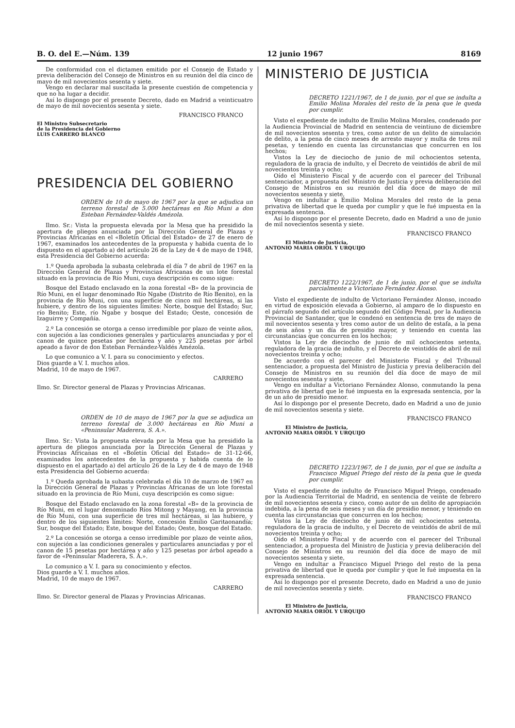B. O. del E.—Núm. 139 12 junio 1967 8169
De conformidad con el dictamen emitido por el Consejo de Estado y previa deliberación del Consejo de Ministros en su reunión del día cinco de mayo de mil novecientos sesenta y siete.
Vengo en declarar mal suscitada la presente cuestión de competencia y que no ha lugar a decidir.
Así lo dispongo por el presente Decreto, dado en Madrid a veinticuatro de mayo de mil novecientos sesenta y siete.
FRANCISCO FRANCO
El Ministro Subsecretario
de la Presidencia del Gobierno
LUIS CARRERO BLANCO
PRESIDENCIA DEL GOBIERNO
ORDEN de 10 de mayo de 1967 por la que se adjudica un terreno forestal de 5.000 hectáreas en Río Muni a don Esteban Fernández-Valdés Amézola.
Ilmo. Sr.: Vista la propuesta elevada por la Mesa que ha presidido la apertura de pliegos anunciada por la Dirección General de Plazas y Provincias Africanas en el «Boletín Oficial del Estado» de 27 de enero de 1967, examinados los antecedentes de la propuesta y habida cuenta de lo dispuesto en el apartado a) del artículo 26 de la Ley de 4 de mayo de 1948, esta Presidencia del Gobierno acuerda:
1.º Queda aprobada la subasta celebrada el día 7 de abril de 1967 en la Dirección General de Plazas y Provincias Africanas de un lote forestal situado en la provincia de Río Muni, cuya descripción es como sigue:
Bosque del Estado enclavado en la zona forestal «B» de la provincia de Río Muni, en el lugar denominado Río Ngabe (Distrito de Río Benito), en la provincia de Río Muni, con una superficie de cinco mil hectáreas, si las hubiere, y dentro de los siguientes límites: Norte, bosque del Estado; Sur, río Benito; Este, río Ngabe y bosque del Estado; Oeste, concesión de Izaguirre y Compañía.
2.º La concesión se otorga a censo irredimible por plazo de veinte años, con sujeción a las condiciones generales y particulares anunciadas y por el canon de quince pesetas por hectárea y año y 225 pesetas por árbol apeado a favor de don Esteban Fernández-Valdés Amézola.
Lo que comunico a V. I. para su conocimiento y efectos.
Dios guarde a V. I. muchos años.
Madrid, 10 de mayo de 1967.
CARRERO
Ilmo. Sr. Director general de Plazas y Provincias Africanas.
ORDEN de 10 de mayo de 1967 por la que se adjudica un terreno forestal de 3.000 hectáreas en Río Muni a «Peninsular Maderera, S. A.».
Ilmo. Sr.: Vista la propuesta elevada por la Mesa que ha presidido la apertura de pliegos anunciada por la Dirección General de Plazas y Provincias Africanas en el «Boletín Oficial del Estado» de 31-12-66, examinados los antecedentes de la propuesta y habida cuenta de lo dispuesto en el apartado a) del artículo 26 de la Ley de 4 de mayo de 1948 esta Presidencia del Gobierno acuerda:
1.º Queda aprobada la subasta celebrada el día 10 de marzo de 1967 en la Dirección General de Plazas y Provincias Africanas de un lote forestal situado en la provincia de Río Muni, cuya descripción es como sigue:
Bosque del Estado enclavado en la zona forestal «B» de la provincia de Río Muni, en el lugar denominado Ríos Mitong y Mayang, en la provincia de Río Muni, con una superficie de tres mil hectáreas, si las hubiere, y dentro de los siguientes límites: Norte, concesión Emilio Garitaonandía; Sur, bosque del Estado; Este, bosque del Estado; Oeste, bosque del Estado.
2.º La concesión se otorga a censo irredimible por plazo de veinte años, con sujeción a las condiciones generales y particulares anunciadas y por el canon de 15 pesetas por hectárea y año y 125 pesetas por árbol apeado a favor de «Peninsular Maderera, S. A.».
Lo comunico a V. I. para su conocimiento y efectos.
Dios guarde a V. I. muchos años.
Madrid, 10 de mayo de 1967.
CARRERO
Ilmo. Sr. Director general de Plazas y Provincias Africanas.
MINISTERIO DE JUSTICIA
DECRETO 1221/1967, de 1 de junio, por el que se indulta a Emilio Molina Morales del resto de la pena que le queda por cumplir.
Visto el expediente de indulto de Emilio Molina Morales, condenado por la Audiencia Provincial de Madrid en sentencia de veintiuno de diciembre de mil novecientos sesenta y tres, como autor de un delito de simulación de delito, a la pena de cinco meses de arresto mayor y multa de tres mil pesetas, y teniendo en cuenta las circunstancias que concurren en los hechos;
Vistos la Ley de dieciocho de junio de mil ochocientos setenta, reguladora de la gracia de indulto, y el Decreto de veintidós de abril de mil novecientos treinta y ocho;
Oído el Ministerio Fiscal y de acuerdo con el parecer del Tribunal sentenciador, a propuesta del Ministro de Justicia y previa deliberación del Consejo de Ministros en su reunión del día doce de mayo de mil novecientos sesenta y siete,
Vengo en indultar a Emilio Molina Morales del resto de la pena privativa de libertad que le queda por cumplir y que le fué impuesta en la expresada sentencia.
Así lo dispongo por el presente Decreto, dado en Madrid a uno de junio de mil novecientos sesenta y siete.
FRANCISCO FRANCO
El Ministro de Justicia,
ANTONIO MARIA ORIOL Y URQUIJO
DECRETO 1222/1967, de 1 de junio, por el que se indulta parcialmente a Victoriano Fernández Alonso.
Visto el expediente de indulto de Victoriano Fernández Alonso, incoado en virtud de exposición elevada a Gobierno, al amparo de lo dispuesto en el párrafo segundo del artículo segundo del Código Penal, por la Audiencia Provincial de Santander, que le condenó en sentencia de tres de mayo de mil novecientos sesenta y tres como autor de un delito de estafa, a la pena de seis años y un día de presidio mayor, y teniendo en cuenta las circunstancias que concurren en los hechos;
Vistos la Ley de dieciocho de junio de mil ochocientos setenta, reguladora de la gracia de indulto, y el Decreto de veintidós de abril de mil novecientos treinta y ocho;
De acuerdo con el parecer del Ministerio Fiscal y del Tribunal sentenciador, a propuesta del Ministro de Justicia y previa deliberación del Consejo de Ministros en su reunión del día doce de mayo de mil novecientos sesenta y siete,
Vengo en indultar a Victoriano Fernández Alonso, conmutando la pena privativa de libertad que le fué impuesta en la expresada sentencia, por la de un año de presidio menor.
Así lo dispongo por el presente Decreto, dado en Madrid a uno de junio de mil novecientos sesenta y siete.
FRANCISCO FRANCO
El Ministro de Justicia,
ANTONIO MARIA ORIOL Y URQUIJO
DECRETO 1223/1967, de 1 de junio, por el que se indulta a Francisco Miguel Priego del resto de la pena que le queda por cumplir.
Visto el expediente de indulto de Francisco Miguel Priego, condenado por la Audiencia Territorial de Madrid, en sentencia de veinte de febrero de mil novecientos sesenta y cinco, como autor de un delito de apropiación indebida, a la pena de seis meses y un día de presidio menor, y teniendo en cuenta las circunstancias que concurren en los hechos;
Vistos la Ley de dieciocho de junio de mil ochocientos setenta, reguladora de la gracia de indulto, y el Decreto de veintidós de abril de mil novecientos treinta y ocho;
Oído el Ministerio Fiscal y de acuerdo con el parecer del Tribunal sentenciador, a propuesta del Ministro de Justicia y previa deliberación del Consejo de Ministros en su reunión del día doce de mayo de mil novecientos sesenta y siete,
Vengo en indultar a Francisco Miguel Priego del resto de la pena privativa de libertad que le queda por cumplir y que le fué impuesta en la expresada sentencia.
Así lo dispongo por el presente Decreto, dado en Madrid a uno de junio de mil novecientos sesenta y siete.
FRANCISCO FRANCO
El Ministro de Justicia,
ANTONIO MARIA ORIOL Y URQUIJO